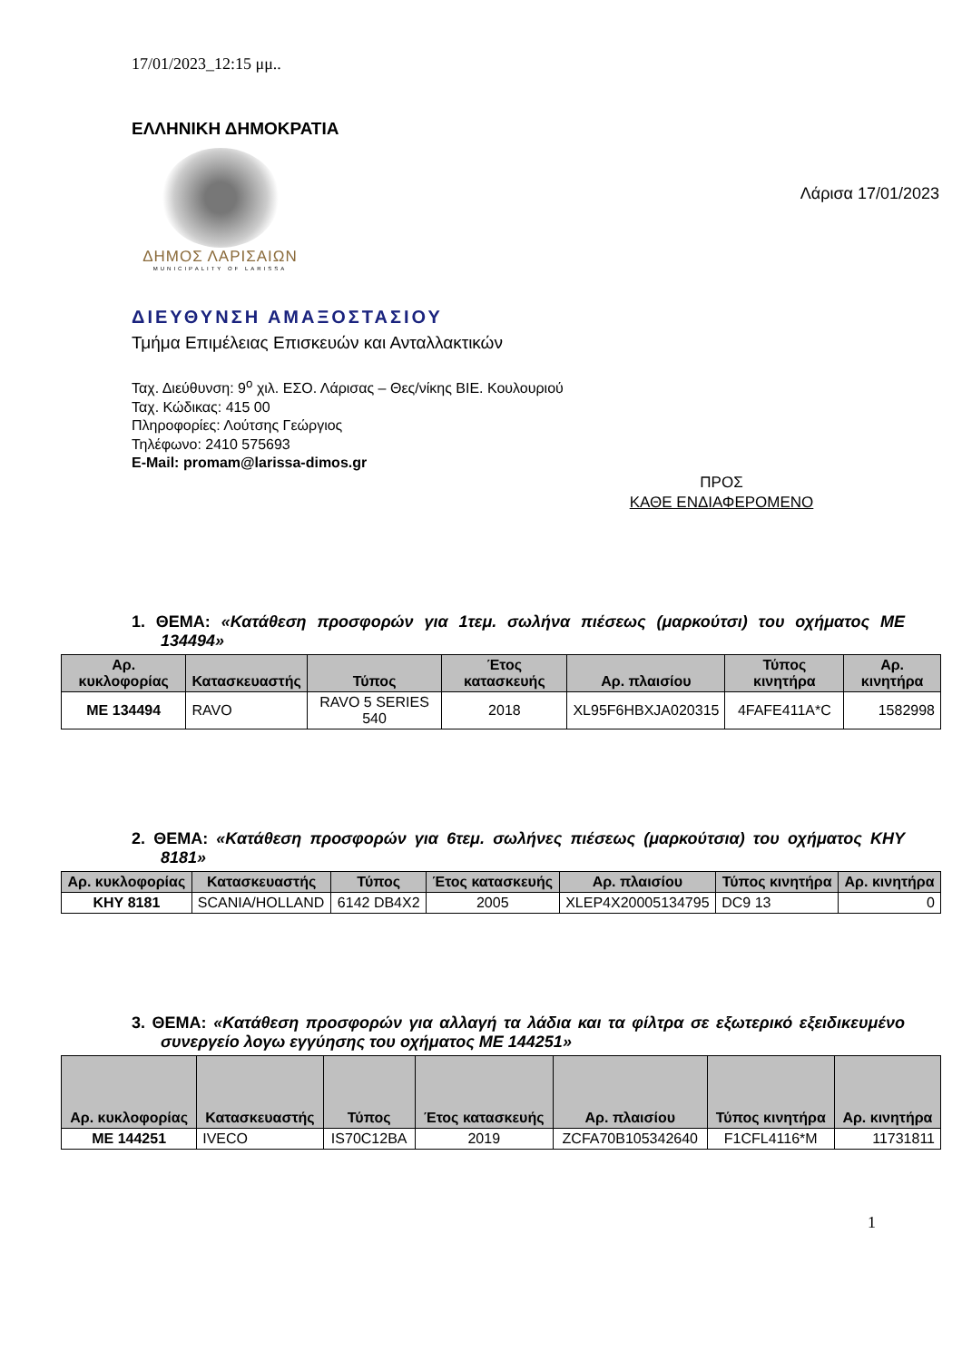17/01/2023_12:15 μμ..
ΕΛΛΗΝΙΚΗ ΔΗΜΟΚΡΑΤΙΑ
ΔΗΜΟΣ ΛΑΡΙΣΑΙΩΝ
MUNICIPALITY OF LARISSA
Λάρισα 17/01/2023
ΔΙΕΥΘΥΝΣΗ ΑΜΑΞΟΣΤΑΣΙΟΥ
Τμήμα Επιμέλειας Επισκευών και Ανταλλακτικών
Ταχ. Διεύθυνση: 9<sup>ο</sup> χιλ. ΕΣΟ. Λάρισας – Θες/νίκης ΒΙΕ. Κουλουριού
Ταχ. Κώδικας: 415 00
Πληροφορίες: Λούτσης Γεώργιος
Τηλέφωνο: 2410 575693
E-Mail: promam@larissa-dimos.gr
ΠΡΟΣ
ΚΑΘΕ ΕΝΔΙΑΦΕΡΟΜΕΝΟ
1. ΘΕΜΑ: «Κατάθεση προσφορών για 1τεμ. σωλήνα πιέσεως (μαρκούτσι) του οχήματος ΜΕ 134494»
| Αρ. κυκλοφορίας | Κατασκευαστής | Τύπος | Έτος κατασκευής | Αρ. πλαισίου | Τύπος κινητήρα | Αρ. κινητήρα |
| --- | --- | --- | --- | --- | --- | --- |
| ΜΕ 134494 | RAVO | RAVO 5 SERIES 540 | 2018 | XL95F6HBXJA020315 | 4FAFE411A*C | 1582998 |
2. ΘΕΜΑ: «Κατάθεση προσφορών για 6τεμ. σωλήνες πιέσεως (μαρκούτσια) του οχήματος ΚΗΥ 8181»
| Αρ. κυκλοφορίας | Κατασκευαστής | Τύπος | Έτος κατασκευής | Αρ. πλαισίου | Τύπος κινητήρα | Αρ. κινητήρα |
| --- | --- | --- | --- | --- | --- | --- |
| ΚΗΥ 8181 | SCANIA/HOLLAND | 6142 DB4X2 | 2005 | XLEP4X20005134795 | DC9 13 | 0 |
3. ΘΕΜΑ: «Κατάθεση προσφορών για αλλαγή τα λάδια και τα φίλτρα σε εξωτερικό εξειδικευμένο συνεργείο λογω εγγύησης του οχήματος ΜΕ 144251»
| Αρ. κυκλοφορίας | Κατασκευαστής | Τύπος | Έτος κατασκευής | Αρ. πλαισίου | Τύπος κινητήρα | Αρ. κινητήρα |
| --- | --- | --- | --- | --- | --- | --- |
| ΜΕ 144251 | IVECO | IS70C12BA | 2019 | ZCFA70B105342640 | F1CFL4116*M | 11731811 |
1